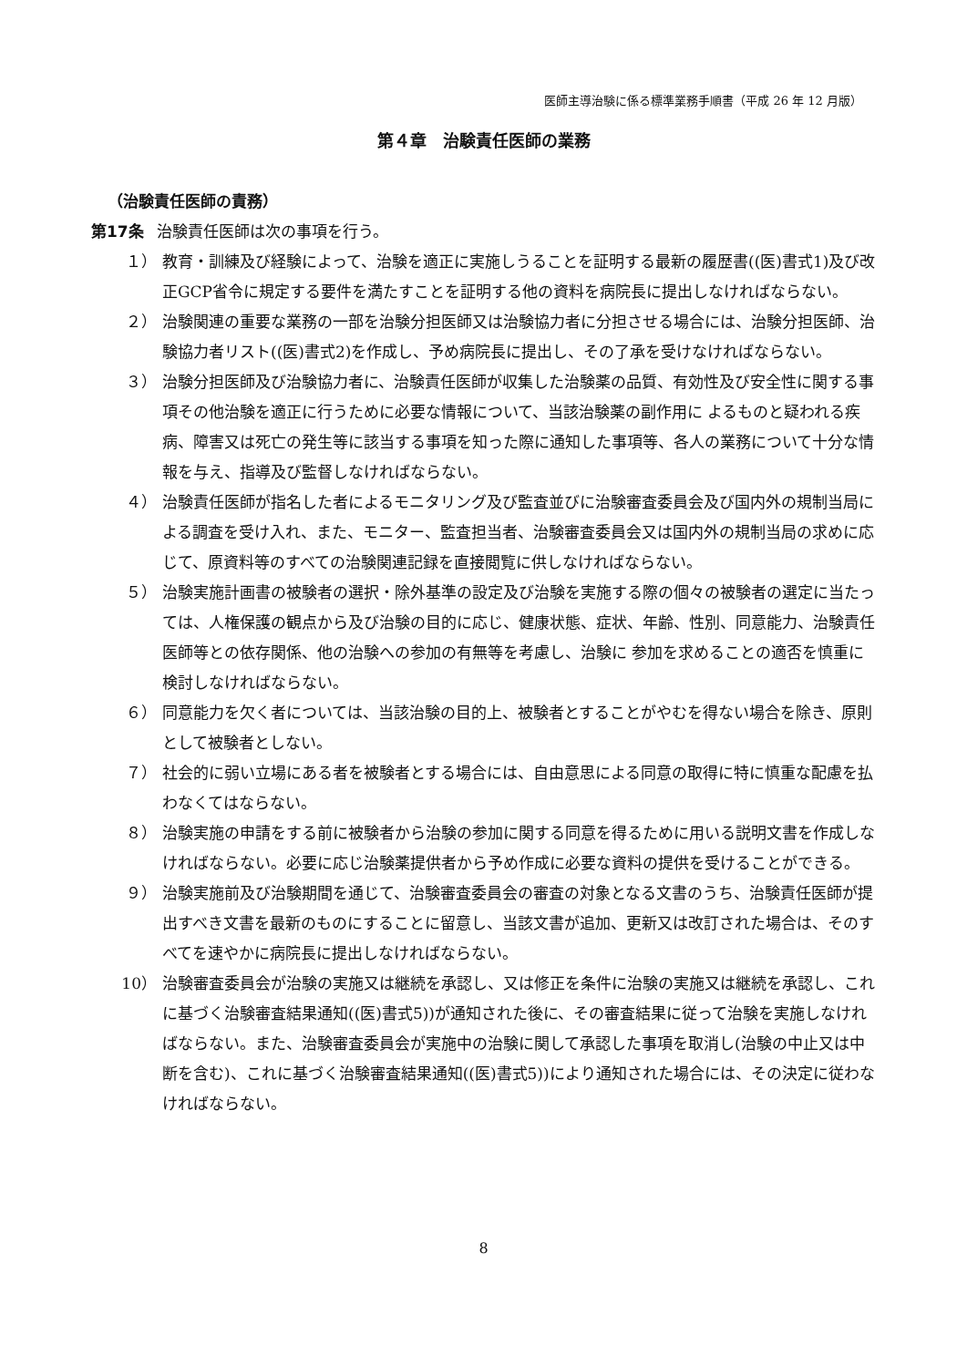医師主導治験に係る標準業務手順書（平成 26 年 12 月版）
第４章　治験責任医師の業務
（治験責任医師の責務）
第17条 治験責任医師は次の事項を行う。
１） 教育・訓練及び経験によって、治験を適正に実施しうることを証明する最新の履歴書((医)書式1)及び改正GCP省令に規定する要件を満たすことを証明する他の資料を病院長に提出しなければならない。
２） 治験関連の重要な業務の一部を治験分担医師又は治験協力者に分担させる場合には、治験分担医師、治験協力者リスト((医)書式2)を作成し、予め病院長に提出し、その了承を受けなければならない。
３） 治験分担医師及び治験協力者に、治験責任医師が収集した治験薬の品質、有効性及び安全性に関する事項その他治験を適正に行うために必要な情報について、当該治験薬の副作用に よるものと疑われる疾病、障害又は死亡の発生等に該当する事項を知った際に通知した事項等、各人の業務について十分な情報を与え、指導及び監督しなければならない。
４） 治験責任医師が指名した者によるモニタリング及び監査並びに治験審査委員会及び国内外の規制当局による調査を受け入れ、また、モニター、監査担当者、治験審査委員会又は国内外の規制当局の求めに応じて、原資料等のすべての治験関連記録を直接閲覧に供しなければならない。
５） 治験実施計画書の被験者の選択・除外基準の設定及び治験を実施する際の個々の被験者の選定に当たっては、人権保護の観点から及び治験の目的に応じ、健康状態、症状、年齢、性別、同意能力、治験責任医師等との依存関係、他の治験への参加の有無等を考慮し、治験に 参加を求めることの適否を慎重に検討しなければならない。
６） 同意能力を欠く者については、当該治験の目的上、被験者とすることがやむを得ない場合を除き、原則として被験者としない。
７） 社会的に弱い立場にある者を被験者とする場合には、自由意思による同意の取得に特に慎重な配慮を払わなくてはならない。
８） 治験実施の申請をする前に被験者から治験の参加に関する同意を得るために用いる説明文書を作成しなければならない。必要に応じ治験薬提供者から予め作成に必要な資料の提供を受けることができる。
９） 治験実施前及び治験期間を通じて、治験審査委員会の審査の対象となる文書のうち、治験責任医師が提出すべき文書を最新のものにすることに留意し、当該文書が追加、更新又は改訂された場合は、そのすべてを速やかに病院長に提出しなければならない。
10） 治験審査委員会が治験の実施又は継続を承認し、又は修正を条件に治験の実施又は継続を承認し、これに基づく治験審査結果通知((医)書式5))が通知された後に、その審査結果に従って治験を実施しなければならない。また、治験審査委員会が実施中の治験に関して承認した事項を取消し(治験の中止又は中断を含む)、これに基づく治験審査結果通知((医)書式5))により通知された場合には、その決定に従わなければならない。
8